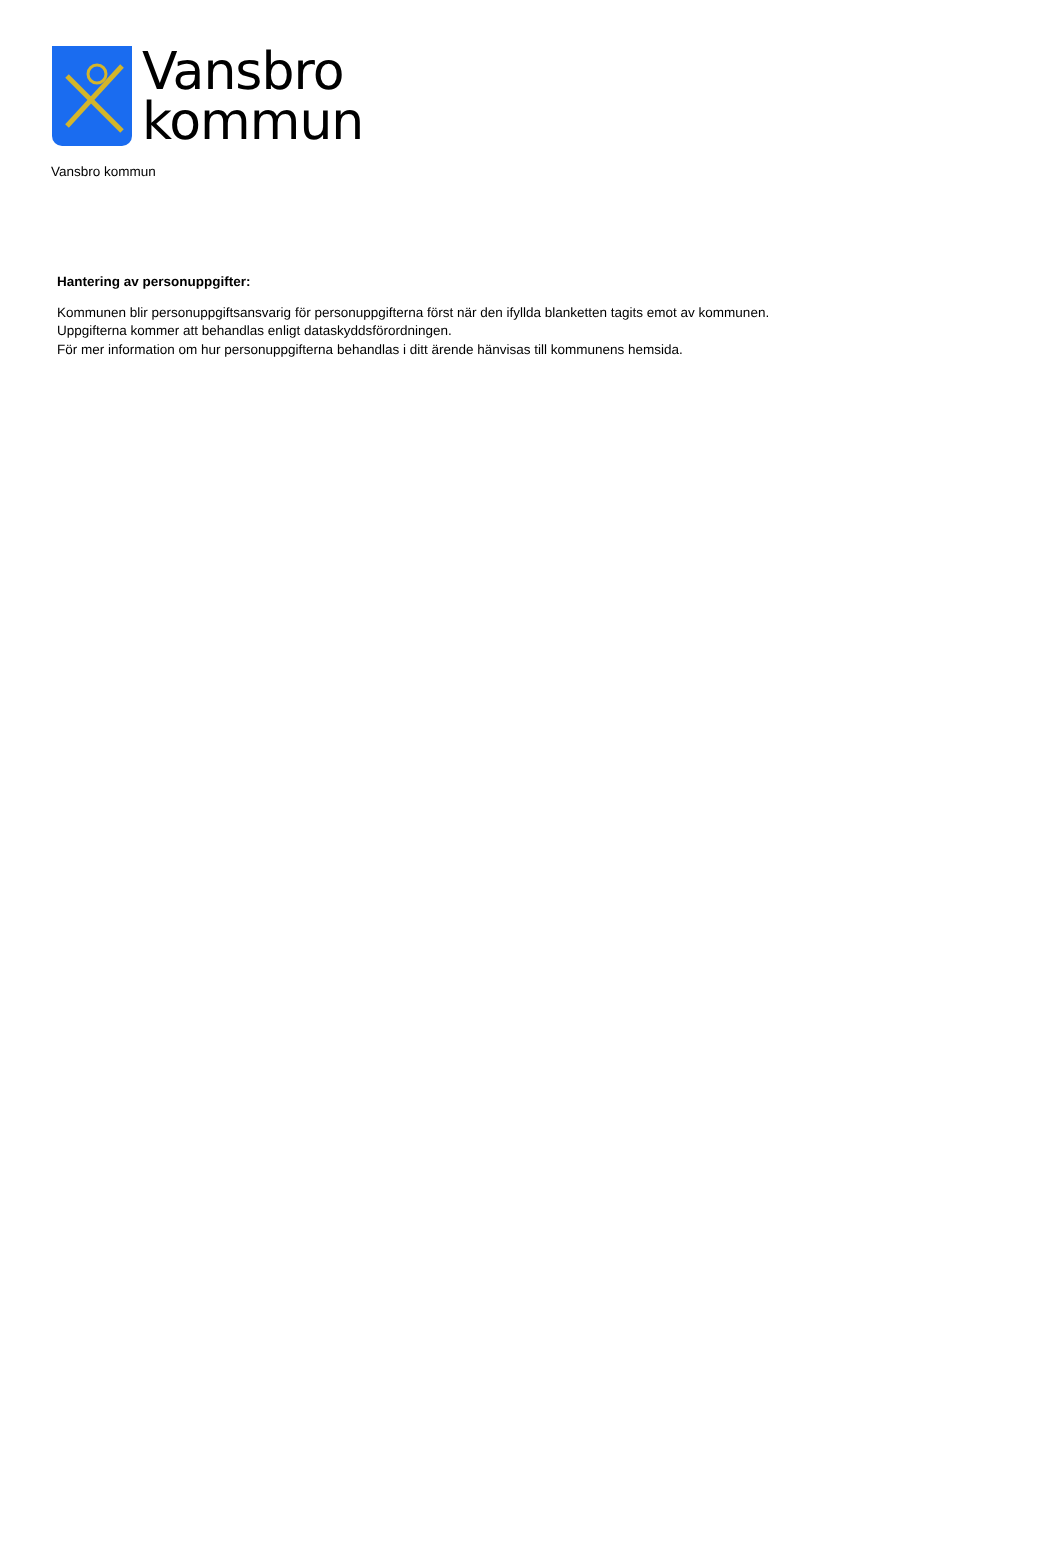Vansbro
kommun
Vansbro kommun
Hantering av personuppgifter:
Kommunen blir personuppgiftsansvarig för personuppgifterna först när den ifyllda blanketten tagits emot av kommunen.
Uppgifterna kommer att behandlas enligt dataskyddsförordningen.
För mer information om hur personuppgifterna behandlas i ditt ärende hänvisas till kommunens hemsida.